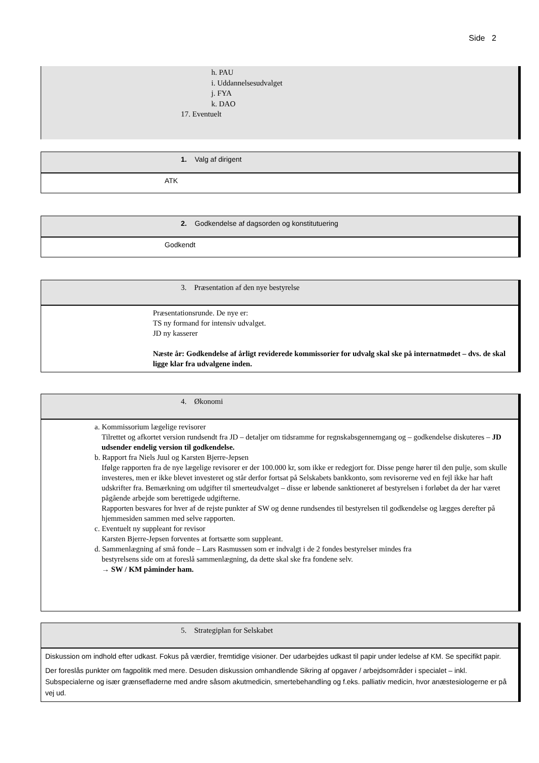Side 2
h. PAU
i. Uddannelsesudvalget
j. FYA
k. DAO
17. Eventuelt
1. Valg af dirigent
ATK
2. Godkendelse af dagsorden og konstitutuering
Godkendt
3. Præsentation af den nye bestyrelse
Præsentationsrunde. De nye er:
TS ny formand for intensiv udvalget.
JD ny kasserer
Næste år: Godkendelse af årligt reviderede kommissorier for udvalg skal ske på internatmødet – dvs. de skal ligge klar fra udvalgene inden.
4. Økonomi
a. Kommissorium lægelige revisorer
Tilrettet og afkortet version rundsendt fra JD – detaljer om tidsramme for regnskabsgennemgang og – godkendelse diskuteres – JD udsender endelig version til godkendelse.
b. Rapport fra Niels Juul og Karsten Bjerre-Jepsen
Ifølge rapporten fra de nye lægelige revisorer er der 100.000 kr, som ikke er redegjort for. Disse penge hører til den pulje, som skulle investeres, men er ikke blevet investeret og står derfor fortsat på Selskabets bankkonto, som revisorerne ved en fejl ikke har haft udskrifter fra. Bemærkning om udgifter til smerteudvalget – disse er løbende sanktioneret af bestyrelsen i forløbet da der har været pågående arbejde som berettigede udgifterne.
Rapporten besvares for hver af de rejste punkter af SW og denne rundsendes til bestyrelsen til godkendelse og lægges derefter på hjemmesiden sammen med selve rapporten.
c. Eventuelt ny suppleant for revisor
Karsten Bjerre-Jepsen forventes at fortsætte som suppleant.
d. Sammenlægning af små fonde – Lars Rasmussen som er indvalgt i de 2 fondes bestyrelser mindes fra
bestyrelsens side om at foreslå sammenlægning, da dette skal ske fra fondene selv.
→ SW / KM påminder ham.
5. Strategiplan for Selskabet
Diskussion om indhold efter udkast. Fokus på værdier, fremtidige visioner. Der udarbejdes udkast til papir under ledelse af KM. Se specifikt papir.
Der foreslås punkter om fagpolitik med mere. Desuden diskussion omhandlende Sikring af opgaver / arbejdsområder i specialet – inkl. Subspecialerne og især grænsefladerne med andre såsom akutmedicin, smertebehandling og f.eks. palliativ medicin, hvor anæstesiologerne er på vej ud.